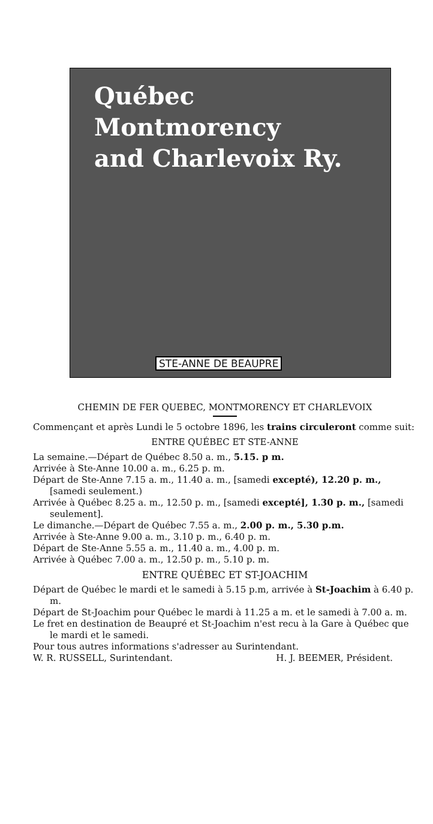Québec
Montmorency
and Charlevoix Ry.
STE-ANNE DE BEAUPRE
CHEMIN DE FER QUEBEC, MONTMORENCY ET CHARLEVOIX
Commençant et après Lundi le 5 octobre 1896, les trains circuleront comme suit:
ENTRE QUÉBEC ET STE-ANNE
La semaine.—Départ de Québec 8.50 a. m., 5.15. p m.
Arrivée à Ste-Anne 10.00 a. m., 6.25 p. m.
Départ de Ste-Anne 7.15 a. m., 11.40 a. m., [samedi excepté), 12.20 p. m., [samedi seulement.)
Arrivée à Québec 8.25 a. m., 12.50 p. m., [samedi excepté], 1.30 p. m., [samedi seulement].
Le dimanche.—Départ de Québec 7.55 a. m., 2.00 p. m., 5.30 p.m.
Arrivée à Ste-Anne 9.00 a. m., 3.10 p. m., 6.40 p. m.
Départ de Ste-Anne 5.55 a. m., 11.40 a. m., 4.00 p. m.
Arrivée à Québec 7.00 a. m., 12.50 p. m., 5.10 p. m.
ENTRE QUÉBEC ET ST-JOACHIM
Départ de Québec le mardi et le samedi à 5.15 p.m, arrivée à St-Joachim à 6.40 p. m.
Départ de St-Joachim pour Québec le mardi à 11.25 a m. et le samedi à 7.00 a. m.
Le fret en destination de Beaupré et St-Joachim n'est recu à la Gare à Québec que le mardi et le samedi.
Pour tous autres informations s'adresser au Surintendant.
W. R. RUSSELL, Surintendant. H. J. BEEMER, Président.